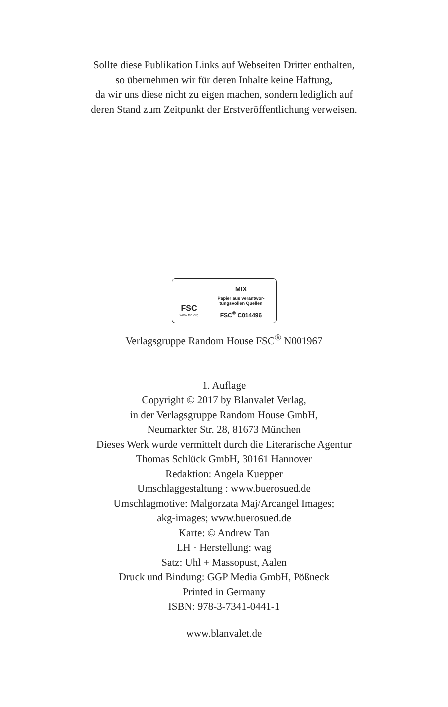Sollte diese Publikation Links auf Webseiten Dritter enthalten,
so übernehmen wir für deren Inhalte keine Haftung,
da wir uns diese nicht zu eigen machen, sondern lediglich auf
deren Stand zum Zeitpunkt der Erstveröffentlichung verweisen.
FSC
www.fsc.org
MIX
Papier aus verantwor-
tungsvollen Quellen
FSC<sup>®</sup> C014496
Verlagsgruppe Random House FSC<sup>®</sup> N001967
1. Auflage
Copyright © 2017 by Blanvalet Verlag,
in der Verlagsgruppe Random House GmbH,
Neumarkter Str. 28, 81673 München
Dieses Werk wurde vermittelt durch die Literarische Agentur
Thomas Schlück GmbH, 30161 Hannover
Redaktion: Angela Kuepper
Umschlaggestaltung : www.buerosued.de
Umschlagmotive: Malgorzata Maj/Arcangel Images;
akg-images; www.buerosued.de
Karte: © Andrew Tan
LH · Herstellung: wag
Satz: Uhl + Massopust, Aalen
Druck und Bindung: GGP Media GmbH, Pößneck
Printed in Germany
ISBN: 978-3-7341-0441-1
www.blanvalet.de